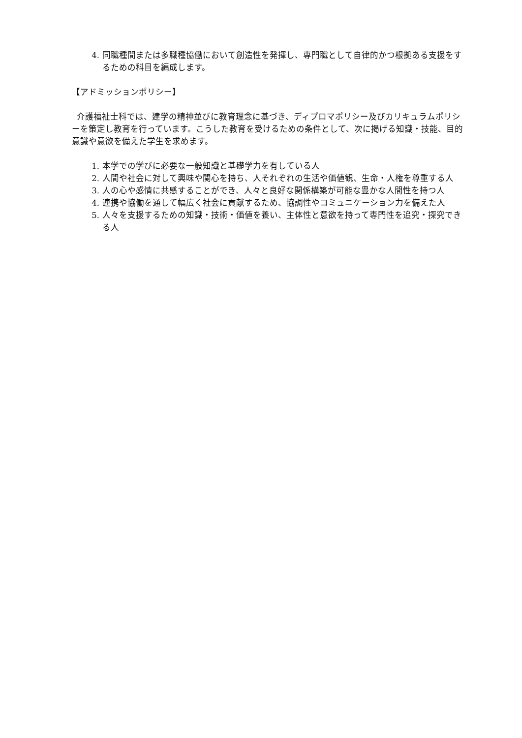4. 同職種間または多職種協働において創造性を発揮し、専門職として自律的かつ根拠ある支援をするための科目を編成します。
【アドミッションポリシー】
介護福祉士科では、建学の精神並びに教育理念に基づき、ディプロマポリシー及びカリキュラムポリシーを策定し教育を行っています。こうした教育を受けるための条件として、次に掲げる知識・技能、目的意識や意欲を備えた学生を求めます。
1. 本学での学びに必要な一般知識と基礎学力を有している人
2. 人間や社会に対して興味や関心を持ち、人それぞれの生活や価値観、生命・人権を尊重する人
3. 人の心や感情に共感することができ、人々と良好な関係構築が可能な豊かな人間性を持つ人
4. 連携や協働を通して幅広く社会に貢献するため、協調性やコミュニケーション力を備えた人
5. 人々を支援するための知識・技術・価値を養い、主体性と意欲を持って専門性を追究・探究できる人